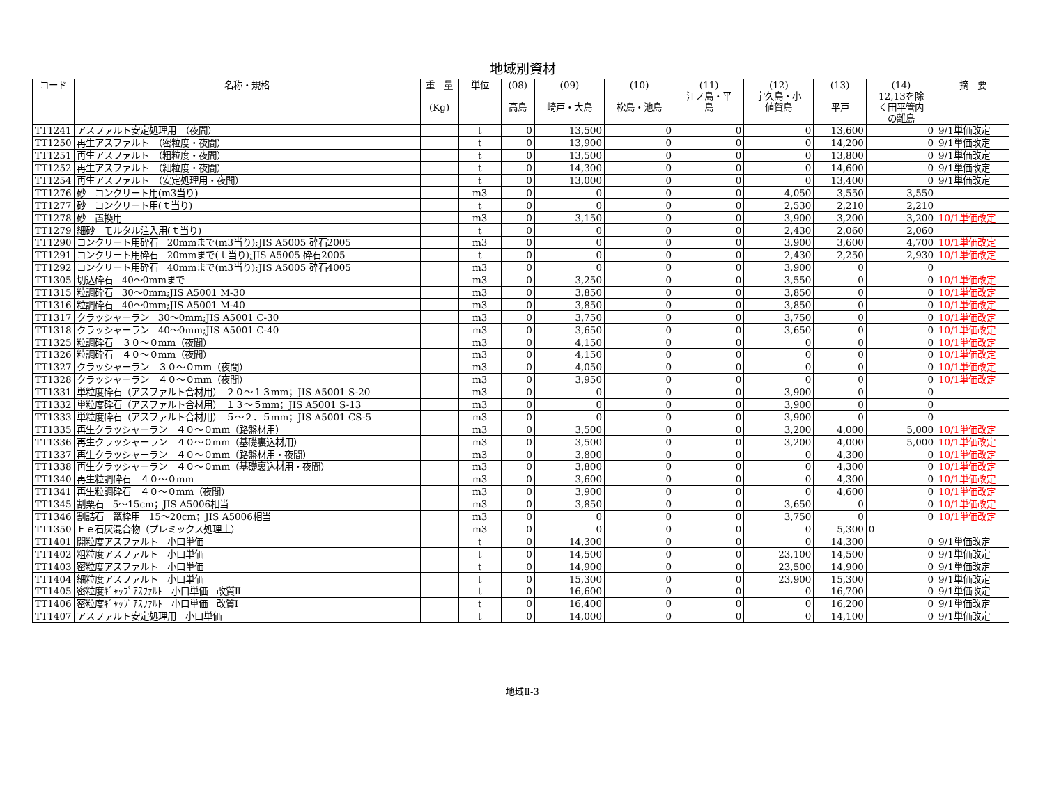地域別資材
| コード | 名称・規格 | 重 量 (Kg) | 単位 | (08) 高島 | (09) 崎戸・大島 | (10) 松島・池島 | (11) 江ノ島・平 島 | (12) 宇久島・小 値賀島 | (13) 平戸 | (14) 12,13を除 く田平管内 の離島 | 摘 要 |
| --- | --- | --- | --- | --- | --- | --- | --- | --- | --- | --- | --- |
| TT1241 | アスファルト安定処理用 （夜間） | | t | 0 | 13,500 | 0 | 0 | 0 | 13,600 | 0 | 9/1単価改定 |
| TT1250 | 再生アスファルト （密粒度・夜間） | | t | 0 | 13,900 | 0 | 0 | 0 | 14,200 | 0 | 9/1単価改定 |
| TT1251 | 再生アスファルト （粗粒度・夜間） | | t | 0 | 13,500 | 0 | 0 | 0 | 13,800 | 0 | 9/1単価改定 |
| TT1252 | 再生アスファルト （細粒度・夜間） | | t | 0 | 14,300 | 0 | 0 | 0 | 14,600 | 0 | 9/1単価改定 |
| TT1254 | 再生アスファルト （安定処理用・夜間） | | t | 0 | 13,000 | 0 | 0 | 0 | 13,400 | 0 | 9/1単価改定 |
| TT1276 | 砂 コンクリート用(m3当り) | | m3 | 0 | 0 | 0 | 0 | 4,050 | 3,550 | 3,550 | |
| TT1277 | 砂 コンクリート用(ｔ当り) | | t | 0 | 0 | 0 | 0 | 2,530 | 2,210 | 2,210 | |
| TT1278 | 砂 置換用 | | m3 | 0 | 3,150 | 0 | 0 | 3,900 | 3,200 | 3,200 | 10/1単価改定 |
| TT1279 | 細砂 モルタル注入用(ｔ当り) | | t | 0 | 0 | 0 | 0 | 2,430 | 2,060 | 2,060 | |
| TT1290 | コンクリート用砕石 20mmまで(m3当り);JIS A5005 砕石2005 | | m3 | 0 | 0 | 0 | 0 | 3,900 | 3,600 | 4,700 | 10/1単価改定 |
| TT1291 | コンクリート用砕石 20mmまで(ｔ当り);JIS A5005 砕石2005 | | t | 0 | 0 | 0 | 0 | 2,430 | 2,250 | 2,930 | 10/1単価改定 |
| TT1292 | コンクリート用砕石 40mmまで(m3当り);JIS A5005 砕石4005 | | m3 | 0 | 0 | 0 | 0 | 3,900 | 0 | 0 | |
| TT1305 | 切込砕石 40～0mmまで | | m3 | 0 | 3,250 | 0 | 0 | 3,550 | 0 | 0 | 10/1単価改定 |
| TT1315 | 粒調砕石 30～0mm;JIS A5001 M-30 | | m3 | 0 | 3,850 | 0 | 0 | 3,850 | 0 | 0 | 10/1単価改定 |
| TT1316 | 粒調砕石 40～0mm;JIS A5001 M-40 | | m3 | 0 | 3,850 | 0 | 0 | 3,850 | 0 | 0 | 10/1単価改定 |
| TT1317 | クラッシャーラン 30～0mm;JIS A5001 C-30 | | m3 | 0 | 3,750 | 0 | 0 | 3,750 | 0 | 0 | 10/1単価改定 |
| TT1318 | クラッシャーラン 40～0mm;JIS A5001 C-40 | | m3 | 0 | 3,650 | 0 | 0 | 3,650 | 0 | 0 | 10/1単価改定 |
| TT1325 | 粒調砕石 ３０～０mm（夜間） | | m3 | 0 | 4,150 | 0 | 0 | 0 | 0 | 0 | 10/1単価改定 |
| TT1326 | 粒調砕石 ４０～０mm（夜間） | | m3 | 0 | 4,150 | 0 | 0 | 0 | 0 | 0 | 10/1単価改定 |
| TT1327 | クラッシャーラン ３０～０mm（夜間） | | m3 | 0 | 4,050 | 0 | 0 | 0 | 0 | 0 | 10/1単価改定 |
| TT1328 | クラッシャーラン ４０～０mm（夜間） | | m3 | 0 | 3,950 | 0 | 0 | 0 | 0 | 0 | 10/1単価改定 |
| TT1331 | 単粒度砕石（アスファルト合材用） ２０～１３mm；JIS A5001 S-20 | | m3 | 0 | 0 | 0 | 0 | 3,900 | 0 | 0 | |
| TT1332 | 単粒度砕石（アスファルト合材用） １３～５mm；JIS A5001 S-13 | | m3 | 0 | 0 | 0 | 0 | 3,900 | 0 | 0 | |
| TT1333 | 単粒度砕石（アスファルト合材用） ５～２．５mm；JIS A5001 CS-5 | | m3 | 0 | 0 | 0 | 0 | 3,900 | 0 | 0 | |
| TT1335 | 再生クラッシャーラン ４０～０mm（路盤材用） | | m3 | 0 | 3,500 | 0 | 0 | 3,200 | 4,000 | 5,000 | 10/1単価改定 |
| TT1336 | 再生クラッシャーラン ４０～０mm（基礎裏込材用） | | m3 | 0 | 3,500 | 0 | 0 | 3,200 | 4,000 | 5,000 | 10/1単価改定 |
| TT1337 | 再生クラッシャーラン ４０～０mm（路盤材用・夜間） | | m3 | 0 | 3,800 | 0 | 0 | 0 | 4,300 | 0 | 10/1単価改定 |
| TT1338 | 再生クラッシャーラン ４０～０mm（基礎裏込材用・夜間） | | m3 | 0 | 3,800 | 0 | 0 | 0 | 4,300 | 0 | 10/1単価改定 |
| TT1340 | 再生粒調砕石 ４０～０mm | | m3 | 0 | 3,600 | 0 | 0 | 0 | 4,300 | 0 | 10/1単価改定 |
| TT1341 | 再生粒調砕石 ４０～０mm（夜間） | | m3 | 0 | 3,900 | 0 | 0 | 0 | 4,600 | 0 | 10/1単価改定 |
| TT1345 | 割栗石 5～15cm；JIS A5006相当 | | m3 | 0 | 3,850 | 0 | 0 | 3,650 | 0 | 0 | 10/1単価改定 |
| TT1346 | 割詰石 篭枠用 15～20cm；JIS A5006相当 | | m3 | 0 | 0 | 0 | 0 | 3,750 | 0 | 0 | 10/1単価改定 |
| TT1350 | Ｆｅ石灰混合物（プレミックス処理土） | | m3 | 0 | 0 | 0 | 0 | 0 | 5,300 | 0 | |
| TT1401 | 開粒度アスファルト 小口単価 | | t | 0 | 14,300 | 0 | 0 | 0 | 14,300 | 0 | 9/1単価改定 |
| TT1402 | 粗粒度アスファルト 小口単価 | | t | 0 | 14,500 | 0 | 0 | 23,100 | 14,500 | 0 | 9/1単価改定 |
| TT1403 | 密粒度アスファルト 小口単価 | | t | 0 | 14,900 | 0 | 0 | 23,500 | 14,900 | 0 | 9/1単価改定 |
| TT1404 | 細粒度アスファルト 小口単価 | | t | 0 | 15,300 | 0 | 0 | 23,900 | 15,300 | 0 | 9/1単価改定 |
| TT1405 | 密粒度ｷﾞｬｯﾌﾟｱｽﾌｧﾙﾄ 小口単価 改質Ⅱ | | t | 0 | 16,600 | 0 | 0 | 0 | 16,700 | 0 | 9/1単価改定 |
| TT1406 | 密粒度ｷﾞｬｯﾌﾟｱｽﾌｧﾙﾄ 小口単価 改質Ⅰ | | t | 0 | 16,400 | 0 | 0 | 0 | 16,200 | 0 | 9/1単価改定 |
| TT1407 | アスファルト安定処理用 小口単価 | | t | 0 | 14,000 | 0 | 0 | 0 | 14,100 | 0 | 9/1単価改定 |
地域Ⅱ-3